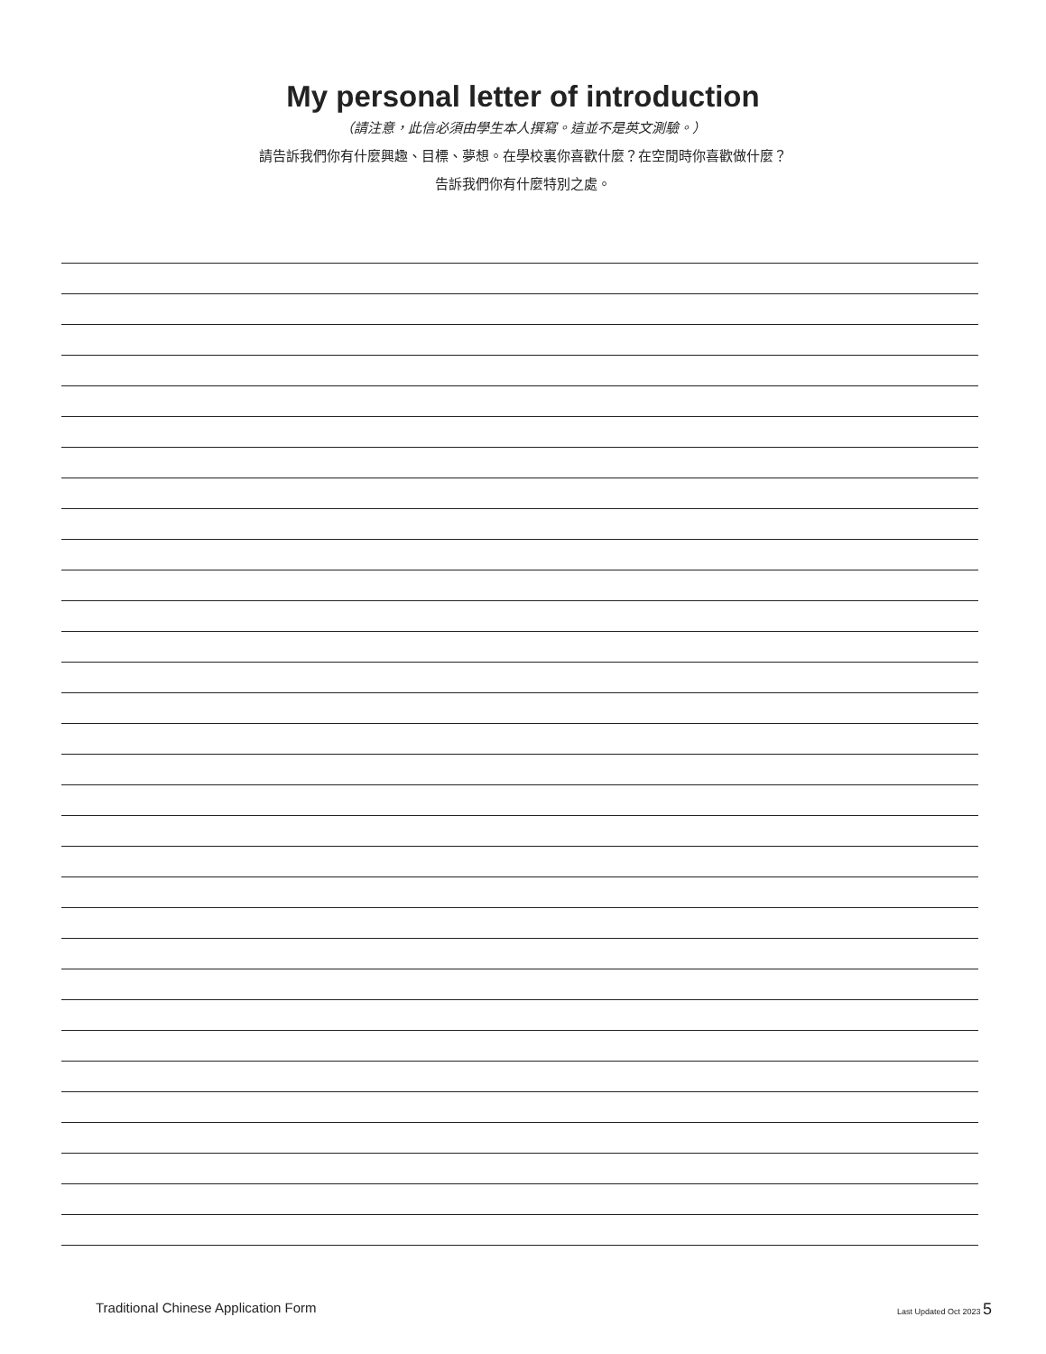My personal letter of introduction
（請注意，此信必須由學生本人撰寫。這並不是英文測驗。）
請告訴我們你有什麼興趣、目標、夢想。在學校裏你喜歡什麼？在空閒時你喜歡做什麼？
告訴我們你有什麼特別之處。
Traditional Chinese Application Form Last Updated Oct 2023 5